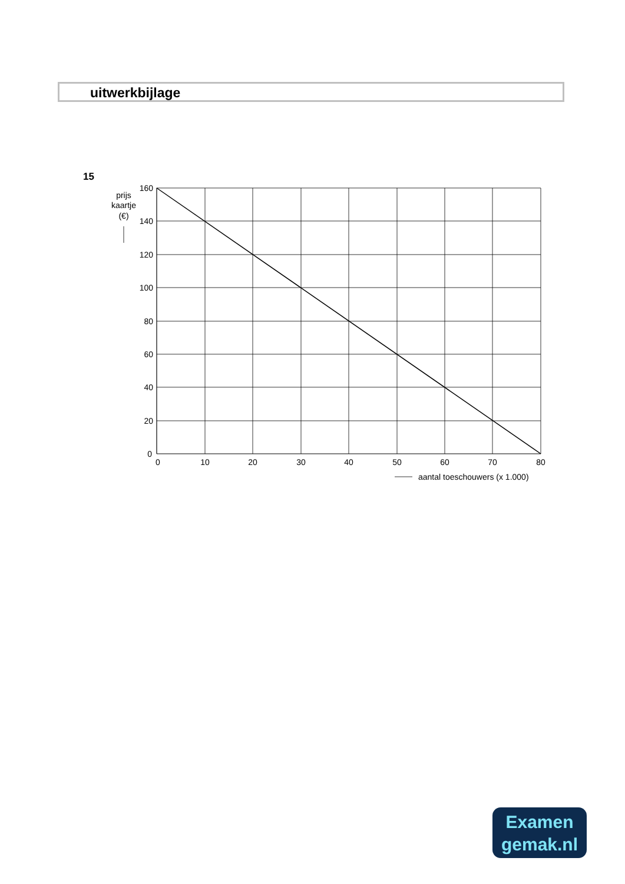uitwerkbijlage
15
160
140
120
100
80
60
40
20
0
0
10
20
30
40
50
60
70
80
prijs
kaartje
(€)
aantal toeschouwers (x 1.000)
Examen
gemak.nl